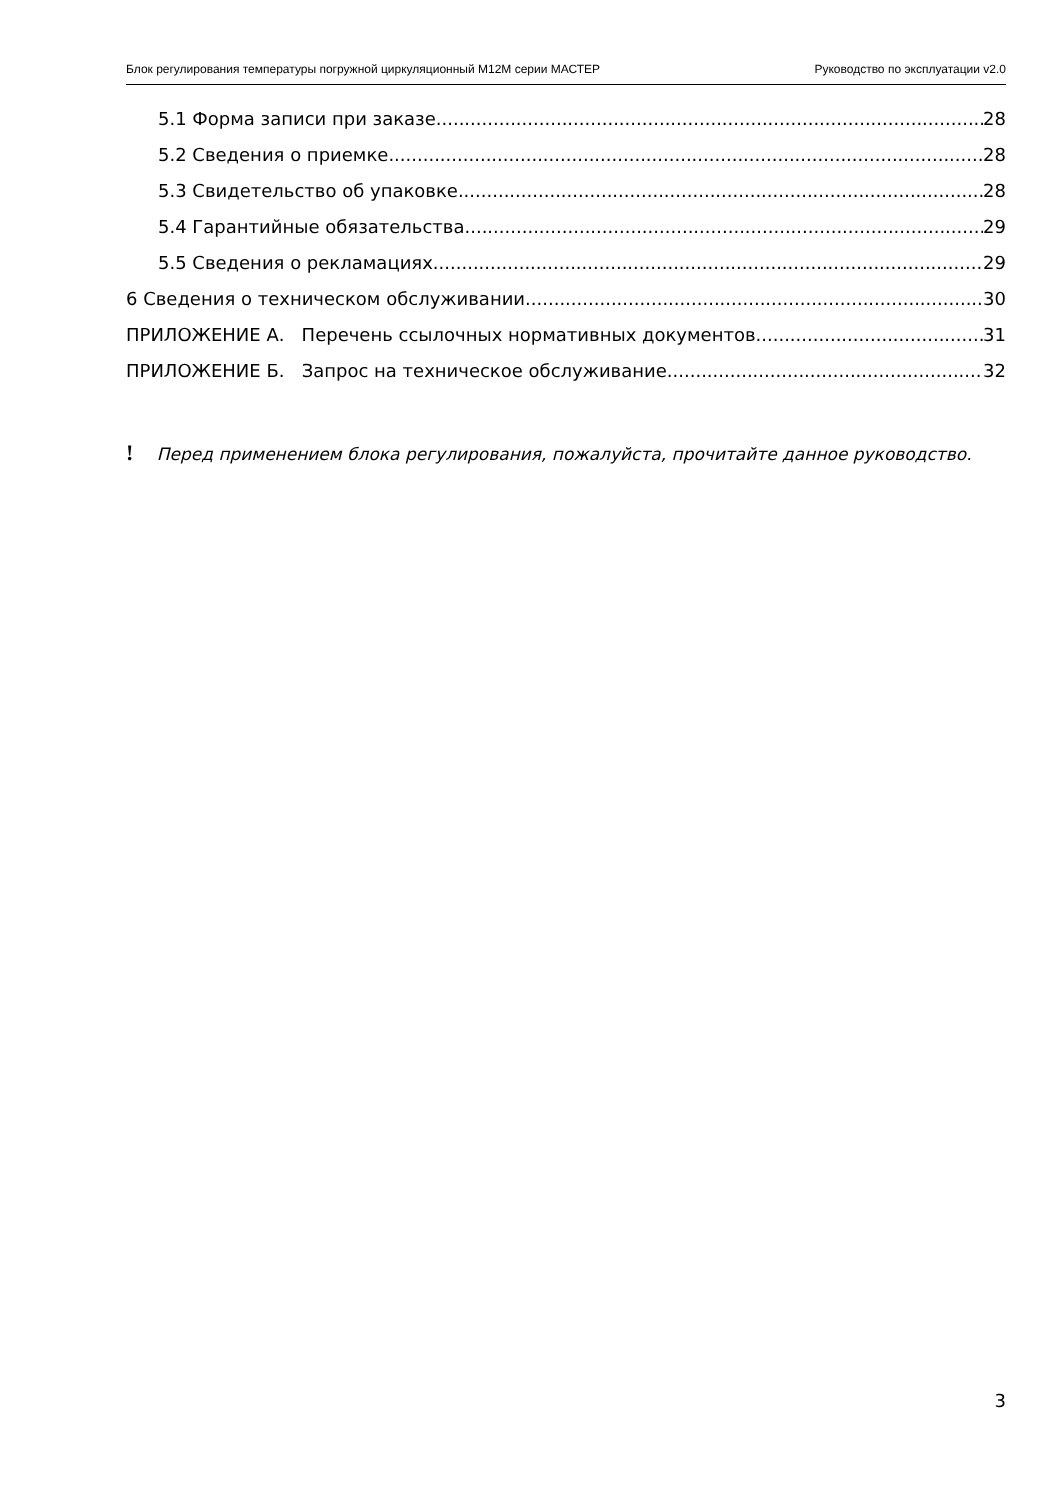Блок регулирования температуры погружной циркуляционный M12M серии МАСТЕР Руководство по эксплуатации v2.0
5.1 Форма записи при заказе 28
5.2 Сведения о приемке 28
5.3 Свидетельство об упаковке 28
5.4 Гарантийные обязательства 29
5.5 Сведения о рекламациях 29
6 Сведения о техническом обслуживании 30
ПРИЛОЖЕНИЕ А. Перечень ссылочных нормативных документов 31
ПРИЛОЖЕНИЕ Б. Запрос на техническое обслуживание 32
! Перед применением блока регулирования, пожалуйста, прочитайте данное руководство.
3